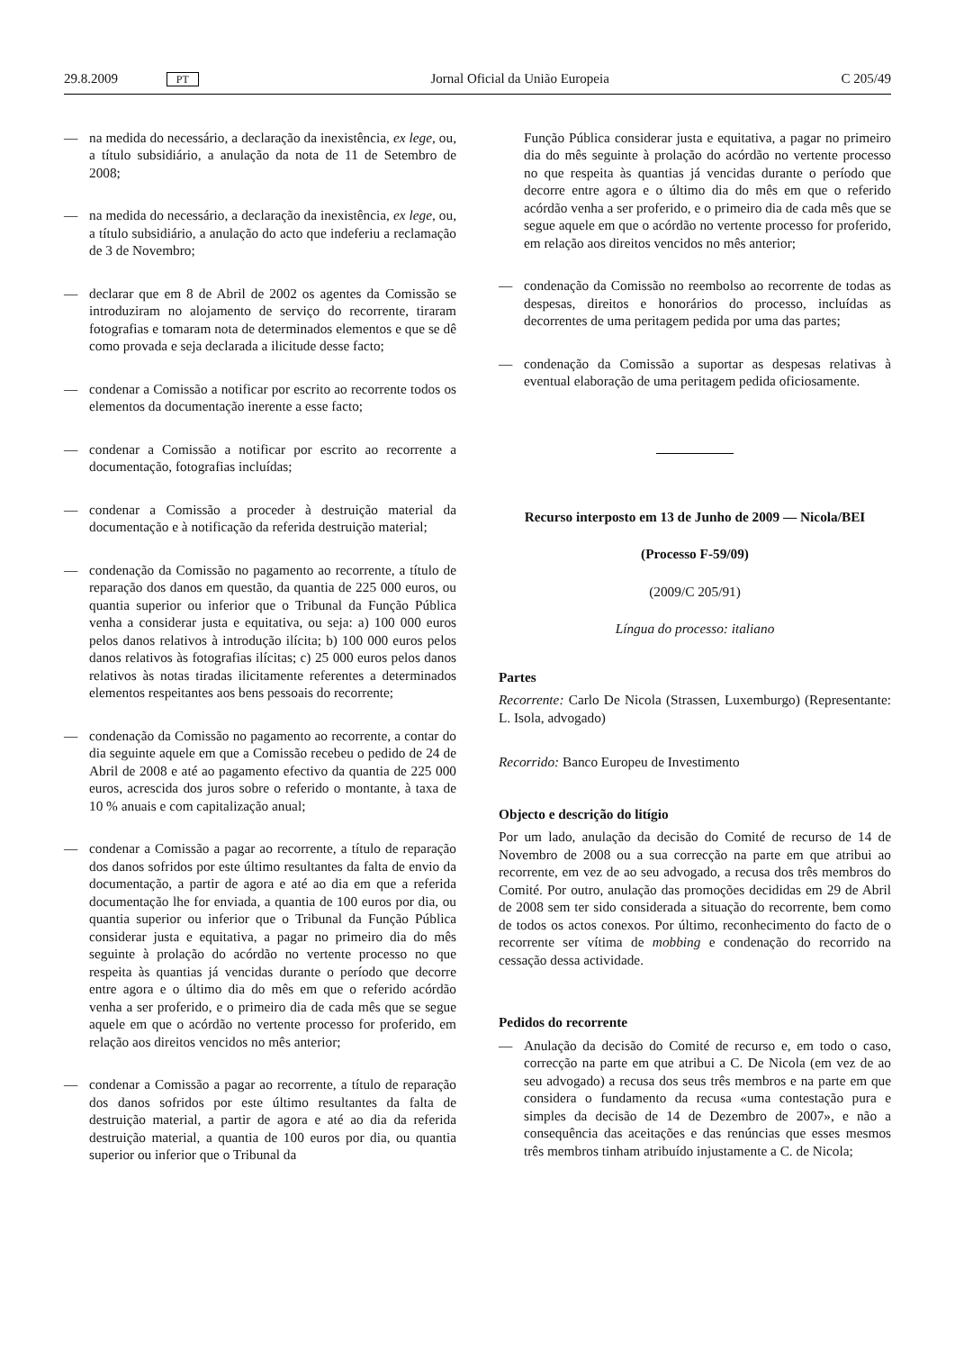29.8.2009 PT Jornal Oficial da União Europeia C 205/49
— na medida do necessário, a declaração da inexistência, ex lege, ou, a título subsidiário, a anulação da nota de 11 de Setembro de 2008;
— na medida do necessário, a declaração da inexistência, ex lege, ou, a título subsidiário, a anulação do acto que indeferiu a reclamação de 3 de Novembro;
— declarar que em 8 de Abril de 2002 os agentes da Comissão se introduziram no alojamento de serviço do recorrente, tiraram fotografias e tomaram nota de determinados elementos e que se dê como provada e seja declarada a ilicitude desse facto;
— condenar a Comissão a notificar por escrito ao recorrente todos os elementos da documentação inerente a esse facto;
— condenar a Comissão a notificar por escrito ao recorrente a documentação, fotografias incluídas;
— condenar a Comissão a proceder à destruição material da documentação e à notificação da referida destruição material;
— condenação da Comissão no pagamento ao recorrente, a título de reparação dos danos em questão, da quantia de 225 000 euros, ou quantia superior ou inferior que o Tribunal da Função Pública venha a considerar justa e equitativa, ou seja: a) 100 000 euros pelos danos relativos à introdução ilícita; b) 100 000 euros pelos danos relativos às fotografias ilícitas; c) 25 000 euros pelos danos relativos às notas tiradas ilicitamente referentes a determinados elementos respeitantes aos bens pessoais do recorrente;
— condenação da Comissão no pagamento ao recorrente, a contar do dia seguinte aquele em que a Comissão recebeu o pedido de 24 de Abril de 2008 e até ao pagamento efectivo da quantia de 225 000 euros, acrescida dos juros sobre o referido o montante, à taxa de 10 % anuais e com capitalização anual;
— condenar a Comissão a pagar ao recorrente, a título de reparação dos danos sofridos por este último resultantes da falta de envio da documentação, a partir de agora e até ao dia em que a referida documentação lhe for enviada, a quantia de 100 euros por dia, ou quantia superior ou inferior que o Tribunal da Função Pública considerar justa e equitativa, a pagar no primeiro dia do mês seguinte à prolação do acórdão no vertente processo no que respeita às quantias já vencidas durante o período que decorre entre agora e o último dia do mês em que o referido acórdão venha a ser proferido, e o primeiro dia de cada mês que se segue aquele em que o acórdão no vertente processo for proferido, em relação aos direitos vencidos no mês anterior;
— condenar a Comissão a pagar ao recorrente, a título de reparação dos danos sofridos por este último resultantes da falta de destruição material, a partir de agora e até ao dia da referida destruição material, a quantia de 100 euros por dia, ou quantia superior ou inferior que o Tribunal da
Função Pública considerar justa e equitativa, a pagar no primeiro dia do mês seguinte à prolação do acórdão no vertente processo no que respeita às quantias já vencidas durante o período que decorre entre agora e o último dia do mês em que o referido acórdão venha a ser proferido, e o primeiro dia de cada mês que se segue aquele em que o acórdão no vertente processo for proferido, em relação aos direitos vencidos no mês anterior;
— condenação da Comissão no reembolso ao recorrente de todas as despesas, direitos e honorários do processo, incluídas as decorrentes de uma peritagem pedida por uma das partes;
— condenação da Comissão a suportar as despesas relativas à eventual elaboração de uma peritagem pedida oficiosamente.
Recurso interposto em 13 de Junho de 2009 — Nicola/BEI
(Processo F-59/09)
(2009/C 205/91)
Língua do processo: italiano
Partes
Recorrente: Carlo De Nicola (Strassen, Luxemburgo) (Representante: L. Isola, advogado)
Recorrido: Banco Europeu de Investimento
Objecto e descrição do litígio
Por um lado, anulação da decisão do Comité de recurso de 14 de Novembro de 2008 ou a sua correcção na parte em que atribui ao recorrente, em vez de ao seu advogado, a recusa dos três membros do Comité. Por outro, anulação das promoções decididas em 29 de Abril de 2008 sem ter sido considerada a situação do recorrente, bem como de todos os actos conexos. Por último, reconhecimento do facto de o recorrente ser vítima de mobbing e condenação do recorrido na cessação dessa actividade.
Pedidos do recorrente
— Anulação da decisão do Comité de recurso e, em todo o caso, correcção na parte em que atribui a C. De Nicola (em vez de ao seu advogado) a recusa dos seus três membros e na parte em que considera o fundamento da recusa «uma contestação pura e simples da decisão de 14 de Dezembro de 2007», e não a consequência das aceitações e das renúncias que esses mesmos três membros tinham atribuído injustamente a C. de Nicola;